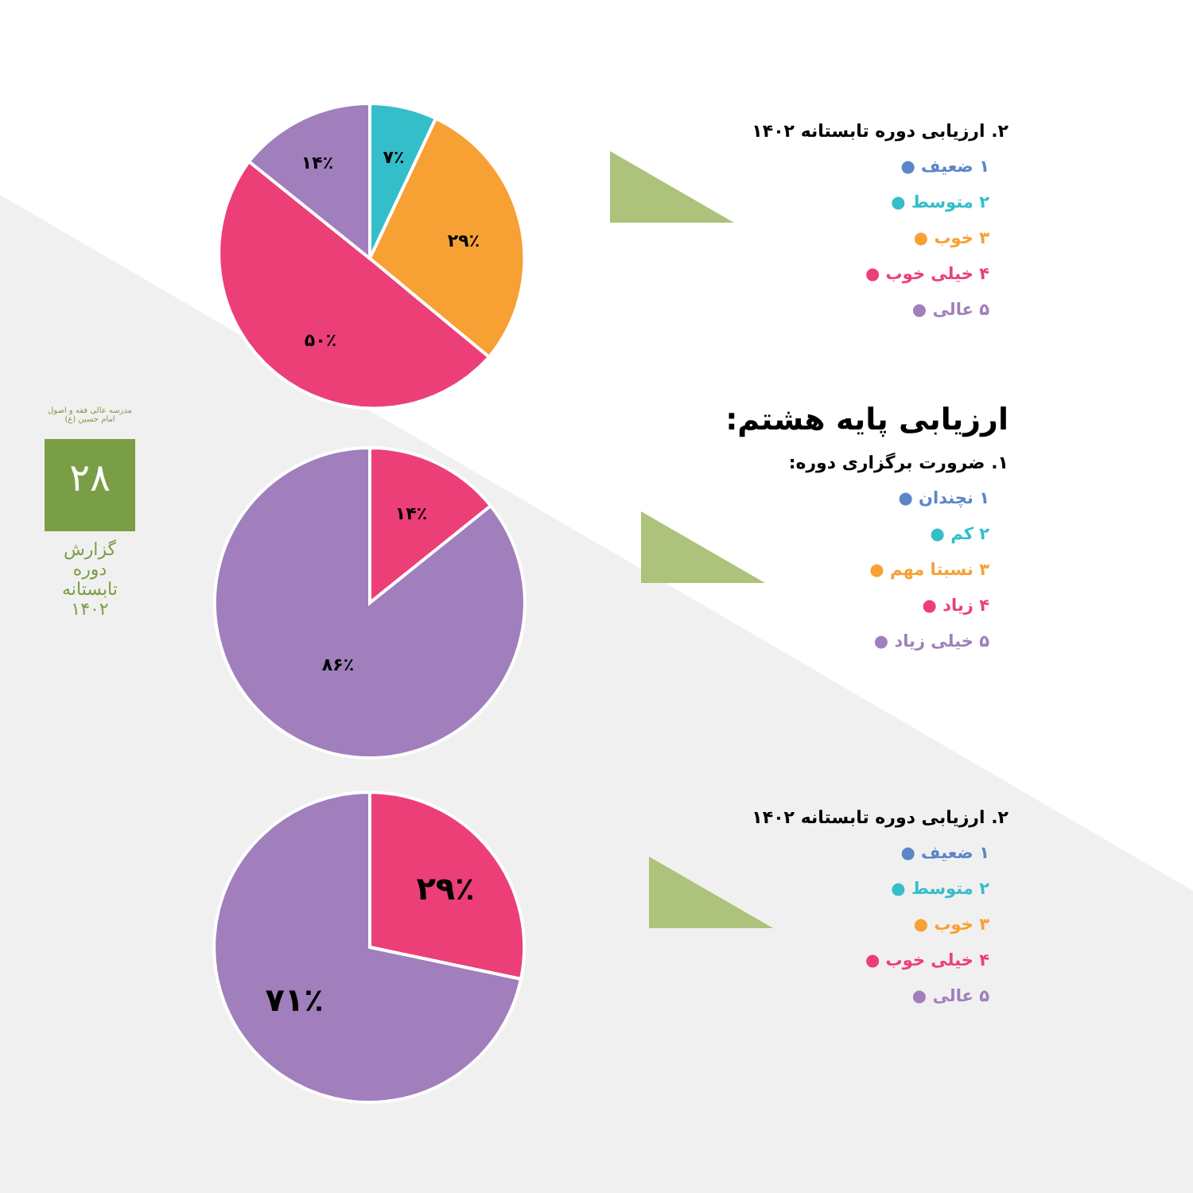مدرسه عالی فقه و اصول امام حسین (ع)
۲۸
گزارش دوره تابستانه ۱۴۰۲
۷٪
۲۹٪
۵۰٪
۱۴٪
۱۴٪
۸۶٪
۲۹٪
۷۱٪
۲. ارزیابی دوره تابستانه ۱۴۰۲
۱ ضعیف ●
۲ متوسط ●
۳ خوب ●
۴ خیلی خوب ●
۵ عالی ●
ارزیابی پایه هشتم:
۱. ضرورت برگزاری دوره:
۱ نچندان ●
۲ کم ●
۳ نسبتا مهم ●
۴ زیاد ●
۵ خیلی زیاد ●
۲. ارزیابی دوره تابستانه ۱۴۰۲
۱ ضعیف ●
۲ متوسط ●
۳ خوب ●
۴ خیلی خوب ●
۵ عالی ●